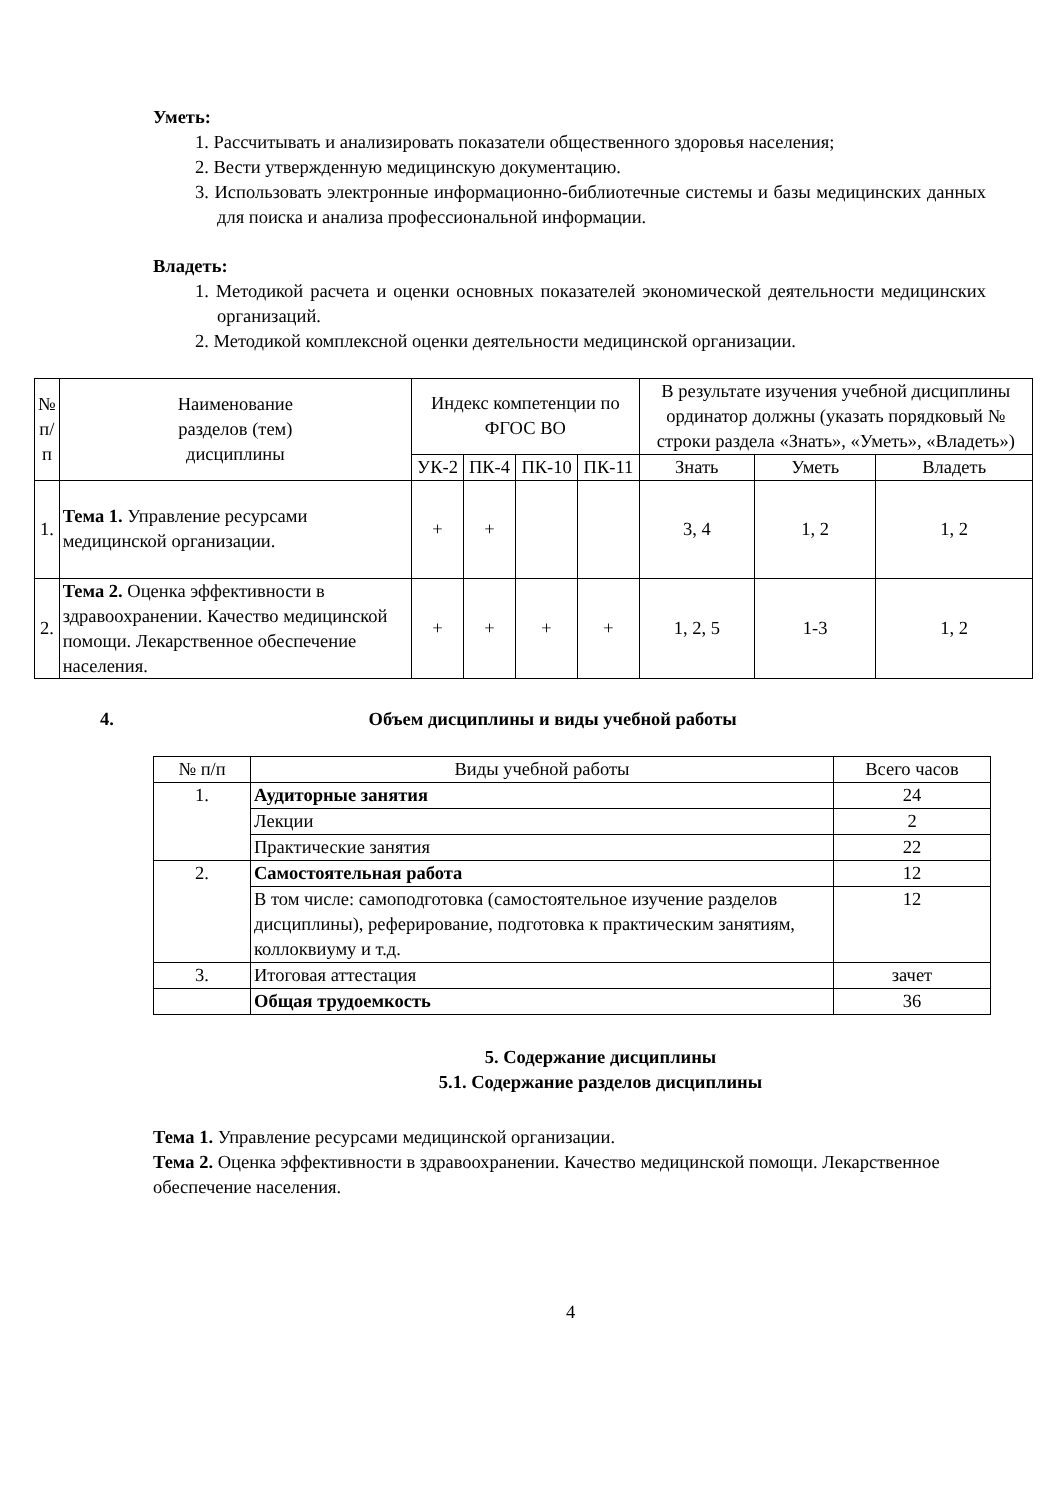Уметь:
1. Рассчитывать и анализировать показатели общественного здоровья населения;
2. Вести утвержденную медицинскую документацию.
3. Использовать электронные информационно-библиотечные системы и базы медицинских данных для поиска и анализа профессиональной информации.
Владеть:
1. Методикой расчета и оценки основных показателей экономической деятельности медицинских организаций.
2. Методикой комплексной оценки деятельности медицинской организации.
| № п/ п | Наименование разделов (тем) дисциплины | Индекс компетенции по ФГОС ВО | | | | В результате изучения учебной дисциплины ординатор должны (указать порядковый № строки раздела «Знать», «Уметь», «Владеть») | | |
| --- | --- | --- | --- | --- | --- | --- | --- | --- |
| | | УК-2 | ПК-4 | ПК-10 | ПК-11 | Знать | Уметь | Владеть |
| 1. | Тема 1. Управление ресурсами медицинской организации. | + | + | | | 3, 4 | 1, 2 | 1, 2 |
| 2. | Тема 2. Оценка эффективности в здравоохранении. Качество медицинской помощи. Лекарственное обеспечение населения. | + | + | + | + | 1, 2, 5 | 1-3 | 1, 2 |
4. Объем дисциплины и виды учебной работы
| № п/п | Виды учебной работы | Всего часов |
| 1. | Аудиторные занятия | 24 |
| | Лекции | 2 |
| | Практические занятия | 22 |
| 2. | Самостоятельная работа | 12 |
| | В том числе: самоподготовка (самостоятельное изучение разделов дисциплины), реферирование, подготовка к практическим занятиям, коллоквиуму и т.д. | 12 |
| 3. | Итоговая аттестация | зачет |
| | Общая трудоемкость | 36 |
5. Содержание дисциплины
5.1. Содержание разделов дисциплины
Тема 1. Управление ресурсами медицинской организации.
Тема 2. Оценка эффективности в здравоохранении. Качество медицинской помощи. Лекарственное обеспечение населения.
4